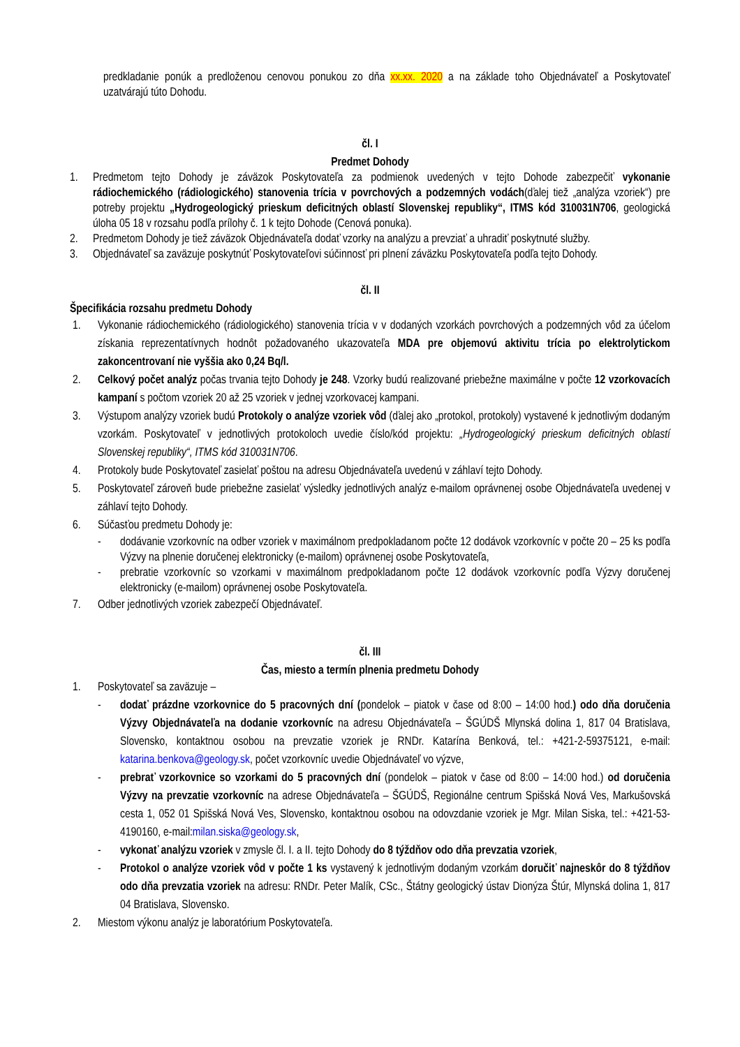predkladanie ponúk a predloženou cenovou ponukou zo dňa xx.xx. 2020 a na základe toho Objednávateľ a Poskytovateľ uzatvárajú túto Dohodu.
čl. I
Predmet Dohody
1. Predmetom tejto Dohody je záväzok Poskytovateľa za podmienok uvedených v tejto Dohode zabezpečiť vykonanie rádiochemického (rádiologického) stanovenia trícia v povrchových a podzemných vodách(ďalej tiež „analýza vzoriek“) pre potreby projektu „Hydrogeologický prieskum deficitných oblastí Slovenskej republiky“, ITMS kód 310031N706, geologická úloha 05 18 v rozsahu podľa prílohy č. 1 k tejto Dohode (Cenová ponuka).
2. Predmetom Dohody je tiež záväzok Objednávateľa dodať vzorky na analýzu a prevziať a uhradiť poskytnuté služby.
3. Objednávateľ sa zaväzuje poskytnúť Poskytovateľovi súčinnosť pri plnení záväzku Poskytovateľa podľa tejto Dohody.
čl. II
Špecifikácia rozsahu predmetu Dohody
1. Vykonanie rádiochemického (rádiologického) stanovenia trícia v v dodaných vzorkách povrchových a podzemných vôd za účelom získania reprezentatívnych hodnôt požadovaného ukazovateľa MDA pre objemovú aktivitu trícia po elektrolytickom zakoncentrovaní nie vyššia ako 0,24 Bq/l.
2. Celkový počet analýz počas trvania tejto Dohody je 248. Vzorky budú realizované priebežne maximálne v počte 12 vzorkovacích kampaní s počtom vzoriek 20 až 25 vzoriek v jednej vzorkovacej kampani.
3. Výstupom analýzy vzoriek budú Protokoly o analýze vzoriek vôd (ďalej ako „protokol, protokoly) vystavené k jednotlivým dodaným vzorkám. Poskytovateľ v jednotlivých protokoloch uvedie číslo/kód projektu: „Hydrogeologický prieskum deficitných oblastí Slovenskej republiky“, ITMS kód 310031N706.
4. Protokoly bude Poskytovateľ zasielať poštou na adresu Objednávateľa uvedenú v záhlaví tejto Dohody.
5. Poskytovateľ zároveň bude priebežne zasielať výsledky jednotlivých analýz e-mailom oprávnenej osobe Objednávateľa uvedenej v záhlaví tejto Dohody.
6. Súčasťou predmetu Dohody je:
- dodávanie vzorkovníc na odber vzoriek v maximálnom predpokladanom počte 12 dodávok vzorkovníc v počte 20 – 25 ks podľa Výzvy na plnenie doručenej elektronicky (e-mailom) oprávnenej osobe Poskytovateľa,
- prebratie vzorkovníc so vzorkami v maximálnom predpokladanom počte 12 dodávok vzorkovníc podľa Výzvy doručenej elektronicky (e-mailom) oprávnenej osobe Poskytovateľa.
7. Odber jednotlivých vzoriek zabezpečí Objednávateľ.
čl. III
Čas, miesto a termín plnenia predmetu Dohody
1. Poskytovateľ sa zaväzuje –
- dodať prázdne vzorkovnice do 5 pracovných dní (pondelok – piatok v čase od 8:00 – 14:00 hod.) odo dňa doručenia Výzvy Objednávateľa na dodanie vzorkovníc na adresu Objednávateľa – ŠGÚDŠ Mlynská dolina 1, 817 04 Bratislava, Slovensko, kontaktnou osobou na prevzatie vzoriek je RNDr. Katarína Benková, tel.: +421-2-59375121, e-mail: katarina.benkova@geology.sk, počet vzorkovníc uvedie Objednávateľ vo výzve,
- prebrať vzorkovnice so vzorkami do 5 pracovných dní (pondelok – piatok v čase od 8:00 – 14:00 hod.) od doručenia Výzvy na prevzatie vzorkovníc na adrese Objednávateľa – ŠGÚDŠ, Regionálne centrum Spišská Nová Ves, Markušovská cesta 1, 052 01 Spišská Nová Ves, Slovensko, kontaktnou osobou na odovzdanie vzoriek je Mgr. Milan Siska, tel.: +421-53-4190160, e-mail:milan.siska@geology.sk,
- vykonať analýzu vzoriek v zmysle čl. I. a II. tejto Dohody do 8 týždňov odo dňa prevzatia vzoriek,
- Protokol o analýze vzoriek vôd v počte 1 ks vystavený k jednotlivým dodaným vzorkám doručiť najneskôr do 8 týždňov odo dňa prevzatia vzoriek na adresu: RNDr. Peter Malík, CSc., Štátny geologický ústav Dionýza Štúr, Mlynská dolina 1, 817 04 Bratislava, Slovensko.
2. Miestom výkonu analýz je laboratórium Poskytovateľa.